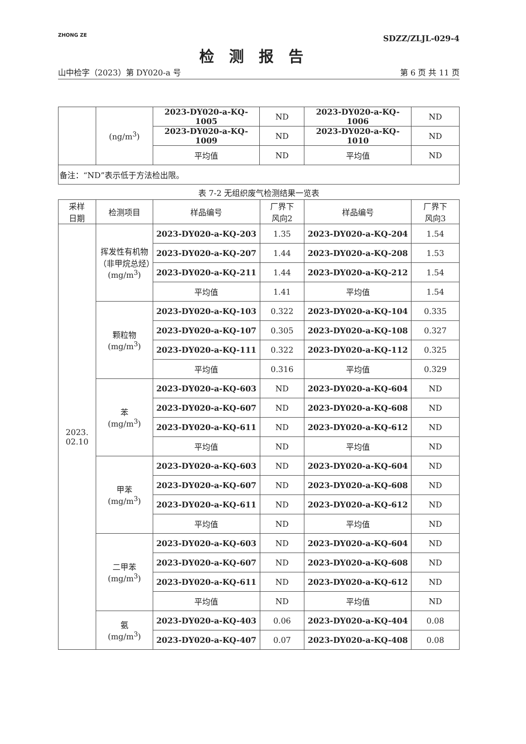ZHONG ZE
SDZZ/ZLJL-029-4
检测报告
山中检字（2023）第 DY020-a 号 第 6 页 共 11 页
| | (ng/m<sup>3</sup>) | 2023-DY020-a-KQ-1005 | ND | 2023-DY020-a-KQ-1006 | ND |
| | | 2023-DY020-a-KQ-1009 | ND | 2023-DY020-a-KQ-1010 | ND |
| | | 平均值 | ND | 平均值 | ND |
| 备注：“ND”表示低于方法检出限。 | | | | | |
表 7-2 无组织废气检测结果一览表
| 采样 日期 | 检测项目 | 样品编号 | 厂界下 风向2 | 样品编号 | 厂界下 风向3 |
| --- | --- | --- | --- | --- | --- |
| 2023. 02.10 | 挥发性有机物（非甲烷总烃）(mg/m<sup>3</sup>) | 2023-DY020-a-KQ-203 | 1.35 | 2023-DY020-a-KQ-204 | 1.54 |
| | | 2023-DY020-a-KQ-207 | 1.44 | 2023-DY020-a-KQ-208 | 1.53 |
| | | 2023-DY020-a-KQ-211 | 1.44 | 2023-DY020-a-KQ-212 | 1.54 |
| | | 平均值 | 1.41 | 平均值 | 1.54 |
| | 颗粒物 (mg/m<sup>3</sup>) | 2023-DY020-a-KQ-103 | 0.322 | 2023-DY020-a-KQ-104 | 0.335 |
| | | 2023-DY020-a-KQ-107 | 0.305 | 2023-DY020-a-KQ-108 | 0.327 |
| | | 2023-DY020-a-KQ-111 | 0.322 | 2023-DY020-a-KQ-112 | 0.325 |
| | | 平均值 | 0.316 | 平均值 | 0.329 |
| | 苯 (mg/m<sup>3</sup>) | 2023-DY020-a-KQ-603 | ND | 2023-DY020-a-KQ-604 | ND |
| | | 2023-DY020-a-KQ-607 | ND | 2023-DY020-a-KQ-608 | ND |
| | | 2023-DY020-a-KQ-611 | ND | 2023-DY020-a-KQ-612 | ND |
| | | 平均值 | ND | 平均值 | ND |
| | 甲苯 (mg/m<sup>3</sup>) | 2023-DY020-a-KQ-603 | ND | 2023-DY020-a-KQ-604 | ND |
| | | 2023-DY020-a-KQ-607 | ND | 2023-DY020-a-KQ-608 | ND |
| | | 2023-DY020-a-KQ-611 | ND | 2023-DY020-a-KQ-612 | ND |
| | | 平均值 | ND | 平均值 | ND |
| | 二甲苯 (mg/m<sup>3</sup>) | 2023-DY020-a-KQ-603 | ND | 2023-DY020-a-KQ-604 | ND |
| | | 2023-DY020-a-KQ-607 | ND | 2023-DY020-a-KQ-608 | ND |
| | | 2023-DY020-a-KQ-611 | ND | 2023-DY020-a-KQ-612 | ND |
| | | 平均值 | ND | 平均值 | ND |
| | 氨 (mg/m<sup>3</sup>) | 2023-DY020-a-KQ-403 | 0.06 | 2023-DY020-a-KQ-404 | 0.08 |
| | | 2023-DY020-a-KQ-407 | 0.07 | 2023-DY020-a-KQ-408 | 0.08 |